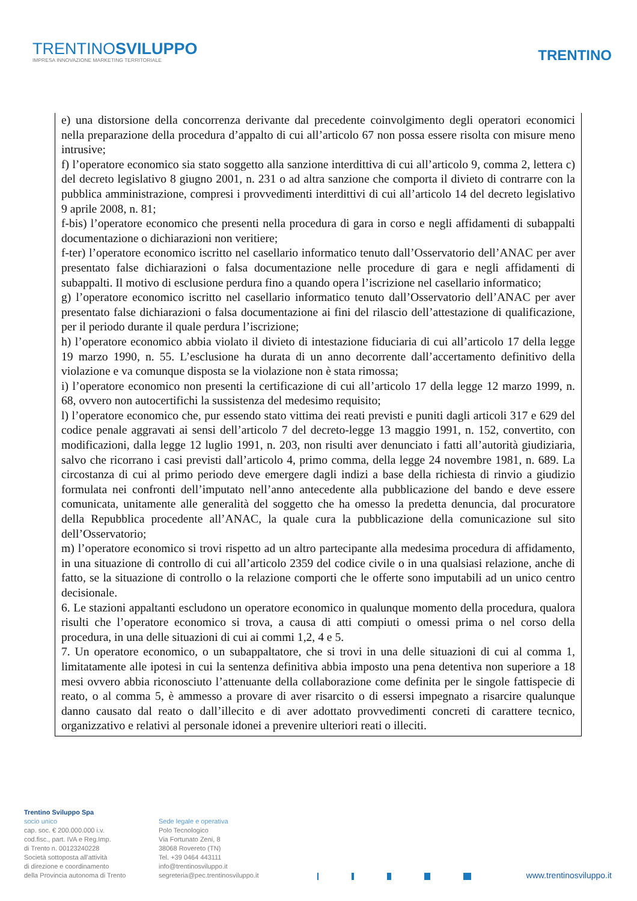TRENTINOSVILUPPO
IMPRESA INNOVAZIONE MARKETING TERRITORIALE
TRENTINO
e) una distorsione della concorrenza derivante dal precedente coinvolgimento degli operatori economici nella preparazione della procedura d’appalto di cui all’articolo 67 non possa essere risolta con misure meno intrusive;
f) l’operatore economico sia stato soggetto alla sanzione interdittiva di cui all’articolo 9, comma 2, lettera c) del decreto legislativo 8 giugno 2001, n. 231 o ad altra sanzione che comporta il divieto di contrarre con la pubblica amministrazione, compresi i provvedimenti interdittivi di cui all’articolo 14 del decreto legislativo 9 aprile 2008, n. 81;
f-bis) l’operatore economico che presenti nella procedura di gara in corso e negli affidamenti di subappalti documentazione o dichiarazioni non veritiere;
f-ter) l’operatore economico iscritto nel casellario informatico tenuto dall’Osservatorio dell’ANAC per aver presentato false dichiarazioni o falsa documentazione nelle procedure di gara e negli affidamenti di subappalti. Il motivo di esclusione perdura fino a quando opera l’iscrizione nel casellario informatico;
g) l’operatore economico iscritto nel casellario informatico tenuto dall’Osservatorio dell’ANAC per aver presentato false dichiarazioni o falsa documentazione ai fini del rilascio dell’attestazione di qualificazione, per il periodo durante il quale perdura l’iscrizione;
h) l’operatore economico abbia violato il divieto di intestazione fiduciaria di cui all’articolo 17 della legge 19 marzo 1990, n. 55. L’esclusione ha durata di un anno decorrente dall’accertamento definitivo della violazione e va comunque disposta se la violazione non è stata rimossa;
i) l’operatore economico non presenti la certificazione di cui all’articolo 17 della legge 12 marzo 1999, n. 68, ovvero non autocertifichi la sussistenza del medesimo requisito;
l) l’operatore economico che, pur essendo stato vittima dei reati previsti e puniti dagli articoli 317 e 629 del codice penale aggravati ai sensi dell’articolo 7 del decreto-legge 13 maggio 1991, n. 152, convertito, con modificazioni, dalla legge 12 luglio 1991, n. 203, non risulti aver denunciato i fatti all’autorità giudiziaria, salvo che ricorrano i casi previsti dall’articolo 4, primo comma, della legge 24 novembre 1981, n. 689. La circostanza di cui al primo periodo deve emergere dagli indizi a base della richiesta di rinvio a giudizio formulata nei confronti dell’imputato nell’anno antecedente alla pubblicazione del bando e deve essere comunicata, unitamente alle generalità del soggetto che ha omesso la predetta denuncia, dal procuratore della Repubblica procedente all’ANAC, la quale cura la pubblicazione della comunicazione sul sito dell’Osservatorio;
m) l’operatore economico si trovi rispetto ad un altro partecipante alla medesima procedura di affidamento, in una situazione di controllo di cui all’articolo 2359 del codice civile o in una qualsiasi relazione, anche di fatto, se la situazione di controllo o la relazione comporti che le offerte sono imputabili ad un unico centro decisionale.
6. Le stazioni appaltanti escludono un operatore economico in qualunque momento della procedura, qualora risulti che l’operatore economico si trova, a causa di atti compiuti o omessi prima o nel corso della procedura, in una delle situazioni di cui ai commi 1,2, 4 e 5.
7. Un operatore economico, o un subappaltatore, che si trovi in una delle situazioni di cui al comma 1, limitatamente alle ipotesi in cui la sentenza definitiva abbia imposto una pena detentiva non superiore a 18 mesi ovvero abbia riconosciuto l’attenuante della collaborazione come definita per le singole fattispecie di reato, o al comma 5, è ammesso a provare di aver risarcito o di essersi impegnato a risarcire qualunque danno causato dal reato o dall’illecito e di aver adottato provvedimenti concreti di carattere tecnico, organizzativo e relativi al personale idonei a prevenire ulteriori reati o illeciti.
Trentino Sviluppo Spa
socio unico
cap. soc. € 200.000.000 i.v.
cod.fisc., part. IVA e Reg.Imp.
di Trento n. 00123240228
Società sottoposta all'attività
di direzione e coordinamento
della Provincia autonoma di Trento
Sede legale e operativa
Polo Tecnologico
Via Fortunato Zeni, 8
38068 Rovereto (TN)
Tel. +39 0464 443111
info@trentinosviluppo.it
segreteria@pec.trentinosviluppo.it
www.trentinosviluppo.it